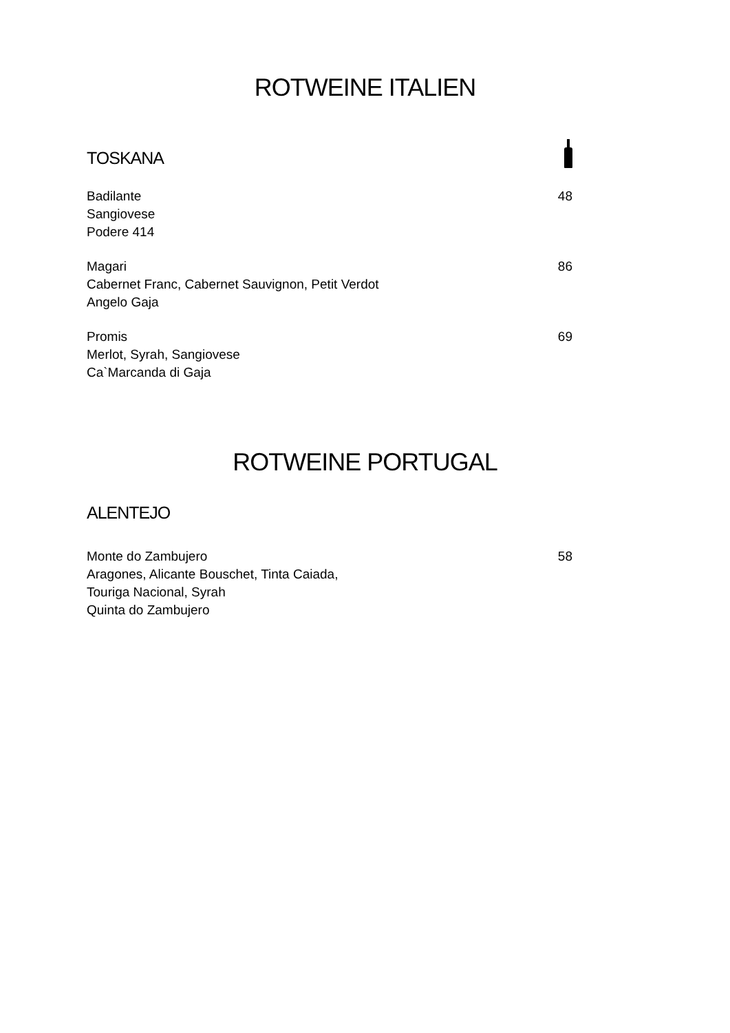ROTWEINE ITALIEN
TOSKANA
Badilante
Sangiovese
Podere 414
48
Magari
Cabernet Franc, Cabernet Sauvignon, Petit Verdot
Angelo Gaja
86
Promis
Merlot, Syrah, Sangiovese
Ca`Marcanda di Gaja
69
ROTWEINE PORTUGAL
ALENTEJO
Monte do Zambujero
Aragones, Alicante Bouschet, Tinta Caiada,
Touriga Nacional, Syrah
Quinta do Zambujero
58